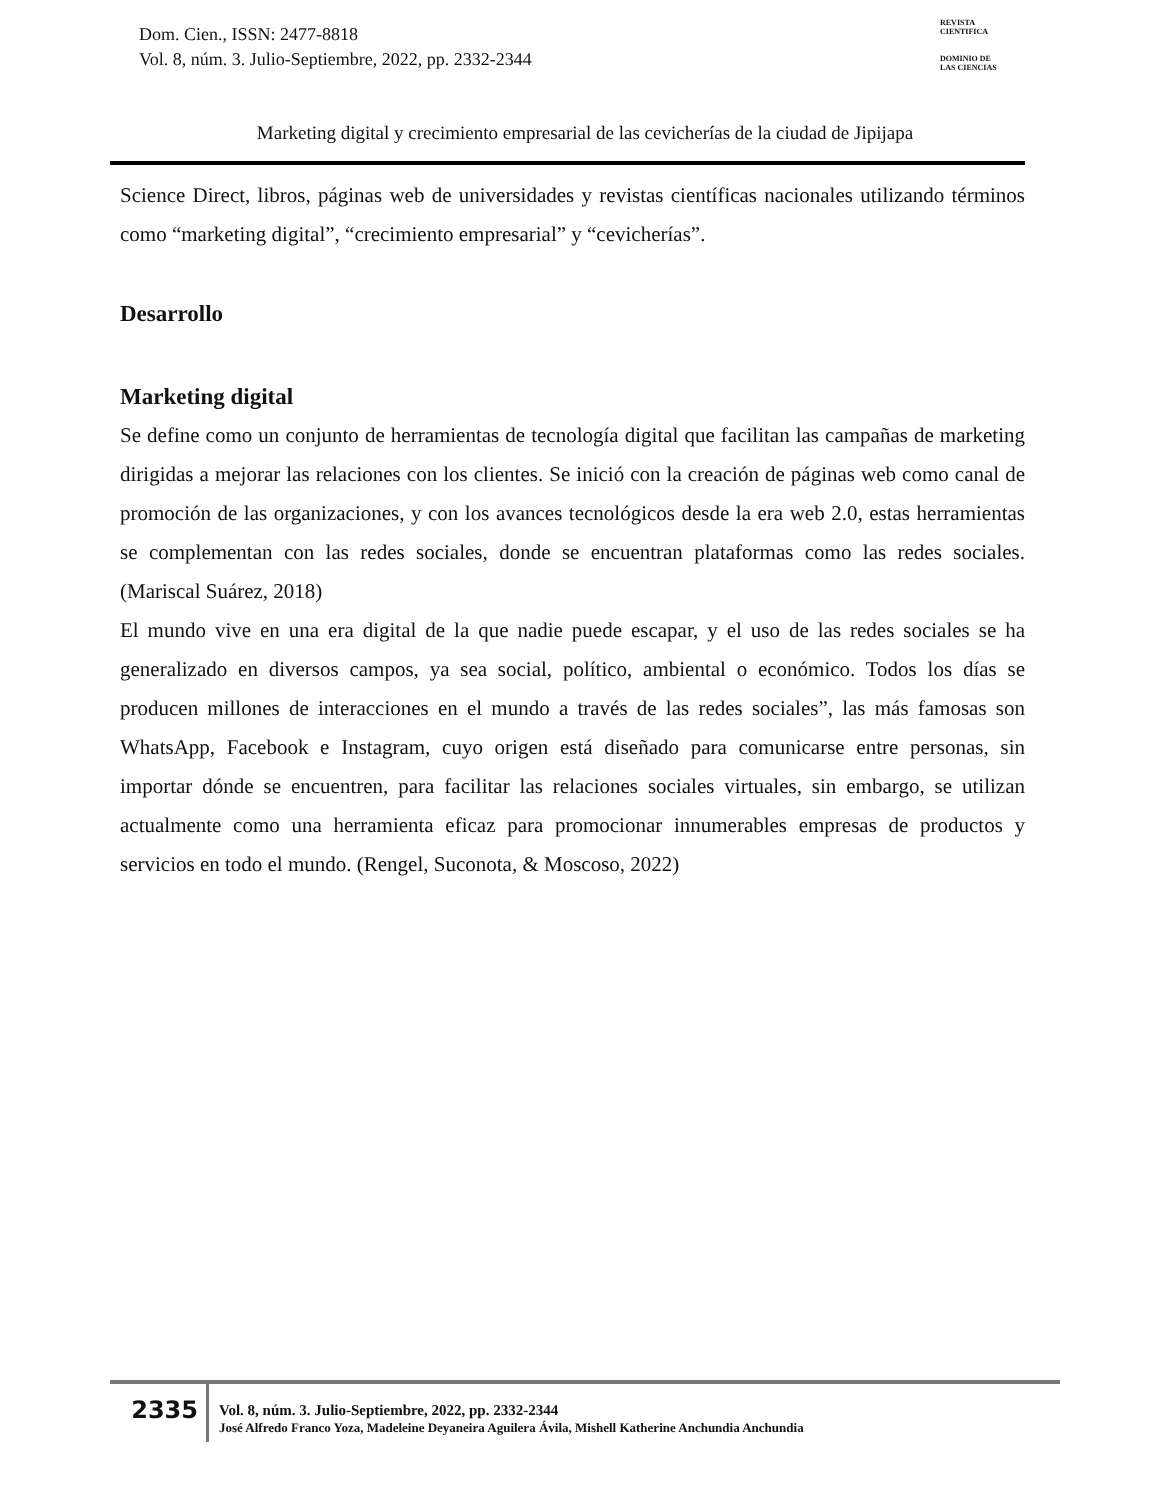Dom. Cien., ISSN: 2477-8818
Vol. 8, núm. 3. Julio-Septiembre, 2022, pp. 2332-2344
REVISTA
CIENTIFICA
DOMINIO DE
LAS CIENCIAS
Marketing digital y crecimiento empresarial de las cevicherías de la ciudad de Jipijapa
Science Direct, libros, páginas web de universidades y revistas científicas nacionales utilizando términos como “marketing digital”, “crecimiento empresarial” y “cevicherías”.
Desarrollo
Marketing digital
Se define como un conjunto de herramientas de tecnología digital que facilitan las campañas de marketing dirigidas a mejorar las relaciones con los clientes. Se inició con la creación de páginas web como canal de promoción de las organizaciones, y con los avances tecnológicos desde la era web 2.0, estas herramientas se complementan con las redes sociales, donde se encuentran plataformas como las redes sociales.(Mariscal Suárez, 2018)
El mundo vive en una era digital de la que nadie puede escapar, y el uso de las redes sociales se ha generalizado en diversos campos, ya sea social, político, ambiental o económico. Todos los días se producen millones de interacciones en el mundo a través de las redes sociales”, las más famosas son WhatsApp, Facebook e Instagram, cuyo origen está diseñado para comunicarse entre personas, sin importar dónde se encuentren, para facilitar las relaciones sociales virtuales, sin embargo, se utilizan actualmente como una herramienta eficaz para promocionar innumerables empresas de productos y servicios en todo el mundo. (Rengel, Suconota, & Moscoso, 2022)
2335
Vol. 8, núm. 3. Julio-Septiembre, 2022, pp. 2332-2344
José Alfredo Franco Yoza, Madeleine Deyaneira Aguilera Ávila, Mishell Katherine Anchundia Anchundia